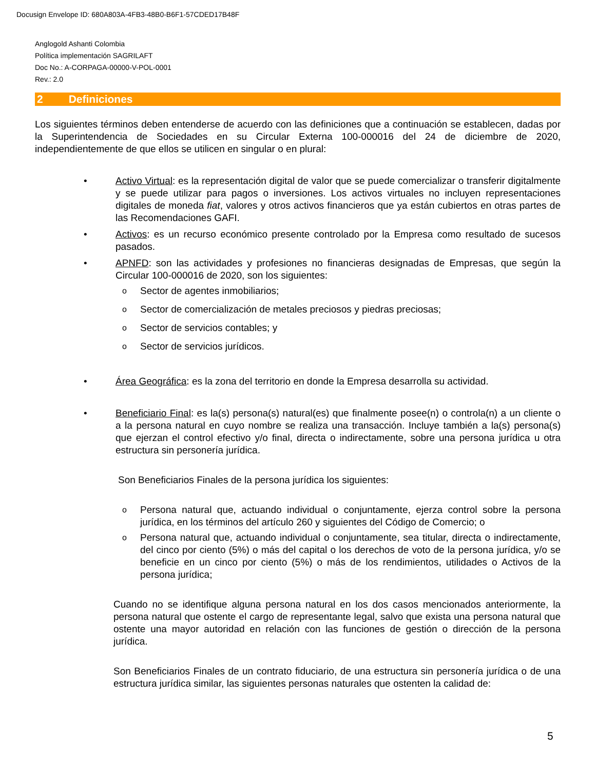Docusign Envelope ID: 680A803A-4FB3-48B0-B6F1-57CDED17B48F
Anglogold Ashanti Colombia
Política implementación SAGRILAFT
Doc No.: A-CORPAGA-00000-V-POL-0001
Rev.: 2.0
2 Definiciones
Los siguientes términos deben entenderse de acuerdo con las definiciones que a continuación se establecen, dadas por la Superintendencia de Sociedades en su Circular Externa 100-000016 del 24 de diciembre de 2020, independientemente de que ellos se utilicen en singular o en plural:
• Activo Virtual: es la representación digital de valor que se puede comercializar o transferir digitalmente y se puede utilizar para pagos o inversiones. Los activos virtuales no incluyen representaciones digitales de moneda fiat, valores y otros activos financieros que ya están cubiertos en otras partes de las Recomendaciones GAFI.
• Activos: es un recurso económico presente controlado por la Empresa como resultado de sucesos pasados.
• APNFD: son las actividades y profesiones no financieras designadas de Empresas, que según la Circular 100-000016 de 2020, son los siguientes:
o
Sector de agentes inmobiliarios;
o
Sector de comercialización de metales preciosos y piedras preciosas;
o
Sector de servicios contables; y
o
Sector de servicios jurídicos.
• Área Geográfica: es la zona del territorio en donde la Empresa desarrolla su actividad.
• Beneficiario Final: es la(s) persona(s) natural(es) que finalmente posee(n) o controla(n) a un cliente o a la persona natural en cuyo nombre se realiza una transacción. Incluye también a la(s) persona(s) que ejerzan el control efectivo y/o final, directa o indirectamente, sobre una persona jurídica u otra estructura sin personería jurídica.
Son Beneficiarios Finales de la persona jurídica los siguientes:
o
Persona natural que, actuando individual o conjuntamente, ejerza control sobre la persona jurídica, en los términos del artículo 260 y siguientes del Código de Comercio; o
o
Persona natural que, actuando individual o conjuntamente, sea titular, directa o indirectamente, del cinco por ciento (5%) o más del capital o los derechos de voto de la persona jurídica, y/o se beneficie en un cinco por ciento (5%) o más de los rendimientos, utilidades o Activos de la persona jurídica;
Cuando no se identifique alguna persona natural en los dos casos mencionados anteriormente, la persona natural que ostente el cargo de representante legal, salvo que exista una persona natural que ostente una mayor autoridad en relación con las funciones de gestión o dirección de la persona jurídica.
Son Beneficiarios Finales de un contrato fiduciario, de una estructura sin personería jurídica o de una estructura jurídica similar, las siguientes personas naturales que ostenten la calidad de:
5